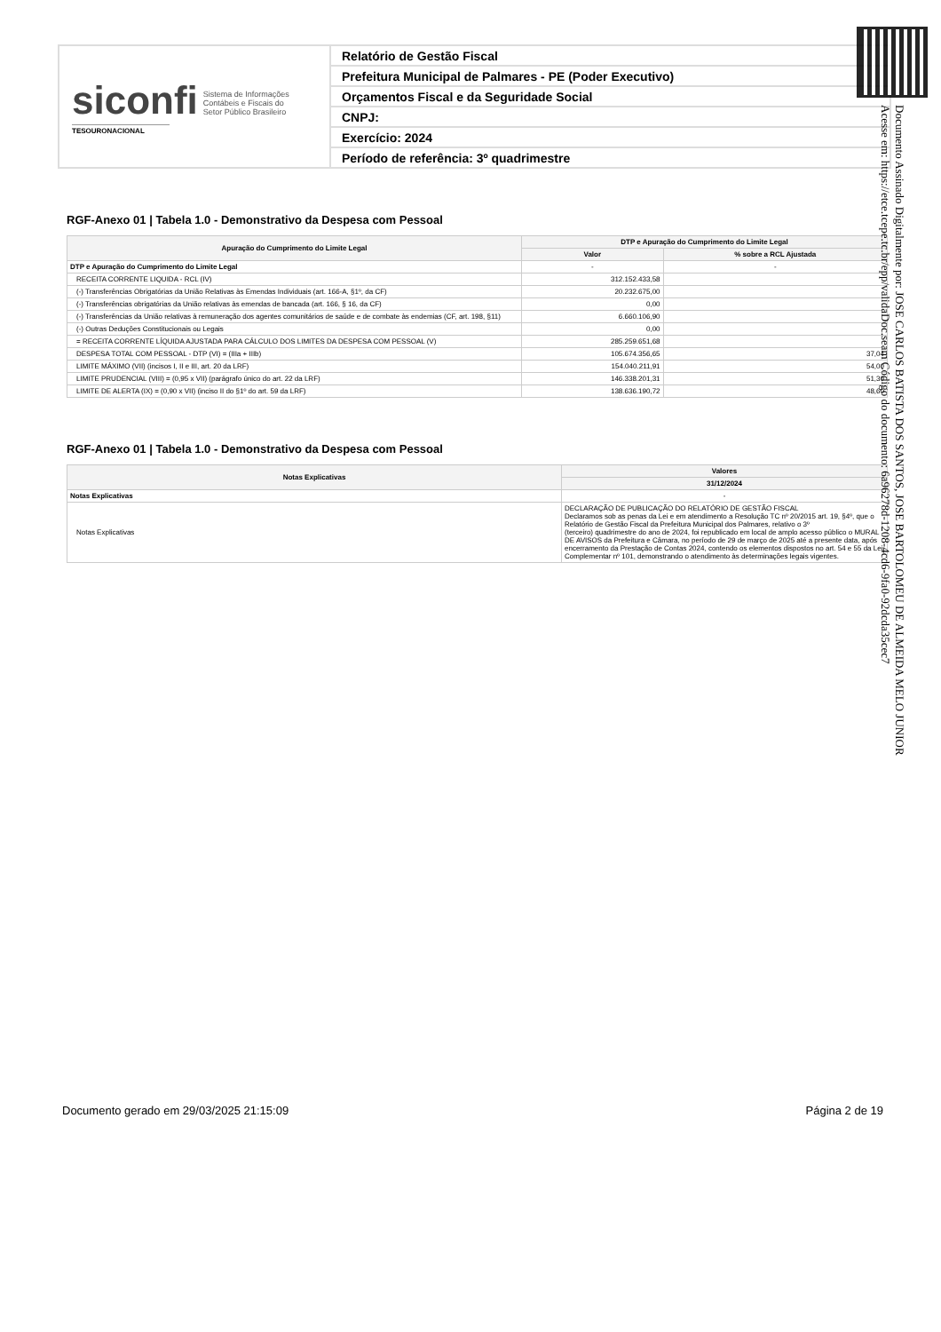siconfi Sistema de Informações
Contábeis e Fiscais do
Setor Público Brasileiro
TESOURONACIONAL
Relatório de Gestão Fiscal
Prefeitura Municipal de Palmares - PE (Poder Executivo)
Orçamentos Fiscal e da Seguridade Social
CNPJ:
Exercício: 2024
Período de referência: 3º quadrimestre
RGF-Anexo 01 | Tabela 1.0 - Demonstrativo da Despesa com Pessoal
| Apuração do Cumprimento do Limite Legal | DTP e Apuração do Cumprimento do Limite Legal | |
| --- | --- | --- |
| | Valor | % sobre a RCL Ajustada |
| DTP e Apuração do Cumprimento do Limite Legal | - | - |
| RECEITA CORRENTE LIQUIDA - RCL (IV) | 312.152.433,58 | |
| (-) Transferências Obrigatórias da União Relativas às Emendas Individuais (art. 166-A, §1º, da CF) | 20.232.675,00 | |
| (-) Transferências obrigatórias da União relativas às emendas de bancada (art. 166, § 16, da CF) | 0,00 | |
| (-) Transferências da União relativas à remuneração dos agentes comunitários de saúde e de combate às endemias (CF, art. 198, §11) | 6.660.106,90 | |
| (-) Outras Deduções Constitucionais ou Legais | 0,00 | |
| = RECEITA CORRENTE LÍQUIDA AJUSTADA PARA CÁLCULO DOS LIMITES DA DESPESA COM PESSOAL (V) | 285.259.651,68 | |
| DESPESA TOTAL COM PESSOAL - DTP (VI) = (IIIa + IIIb) | 105.674.356,65 | 37,04 |
| LIMITE MÁXIMO (VII) (incisos I, II e III, art. 20 da LRF) | 154.040.211,91 | 54,00 |
| LIMITE PRUDENCIAL (VIII) = (0,95 x VII) (parágrafo único do art. 22 da LRF) | 146.338.201,31 | 51,30 |
| LIMITE DE ALERTA (IX) = (0,90 x VII) (inciso II do §1º do art. 59 da LRF) | 138.636.190,72 | 48,60 |
RGF-Anexo 01 | Tabela 1.0 - Demonstrativo da Despesa com Pessoal
| Notas Explicativas | Valores |
| --- | --- |
| | 31/12/2024 |
| Notas Explicativas | - |
| Notas Explicativas | DECLARAÇÃO DE PUBLICAÇÃO DO RELATÓRIO DE GESTÃO FISCAL Declaramos sob as penas da Lei e em atendimento a Resolução TC nº 20/2015 art. 19, §4º, que o Relatório de Gestão Fiscal da Prefeitura Municipal dos Palmares, relativo o 3º (terceiro) quadrimestre do ano de 2024, foi republicado em local de amplo acesso público o MURAL DE AVISOS da Prefeitura e Câmara, no período de 29 de março de 2025 até a presente data, após encerramento da Prestação de Contas 2024, contendo os elementos dispostos no art. 54 e 55 da Lei Complementar nº 101, demonstrando o atendimento às determinações legais vigentes. |
Documento Assinado Digitalmente por: JOSE CARLOS BATISTA DOS SANTOS, JOSE BARTOLOMEU DE ALMEIDA MELO JUNIOR
Acesse em: https://etce.tcepe.tc.br/epp/validaDoc.seam Código do documento: 6a96278d-1208-4cd6-9fa0-92dcda35cec7
Documento gerado em 29/03/2025 21:15:09 Página 2 de 19